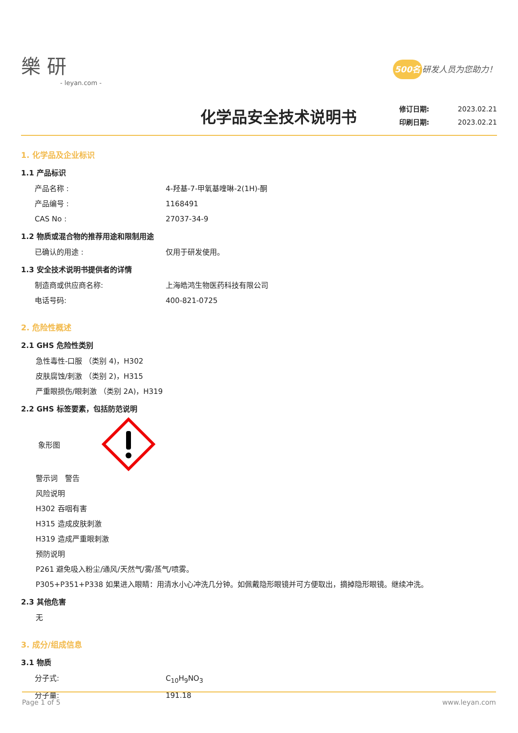樂 研
- leyan.com -
500名 研发人员为您助力！
化学品安全技术说明书
修订日期: 2023.02.21
印刷日期: 2023.02.21
1. 化学品及企业标识
1.1 产品标识
产品名称 : 4-羟基-7-甲氧基喹啉-2(1H)-酮
产品编号 : 1168491
CAS No : 27037-34-9
1.2 物质或混合物的推荐用途和限制用途
已确认的用途 : 仅用于研发使用。
1.3 安全技术说明书提供者的详情
制造商或供应商名称: 上海皓鸿生物医药科技有限公司
电话号码: 400-821-0725
2. 危险性概述
2.1 GHS 危险性类别
急性毒性-口服 （类别 4)，H302
皮肤腐蚀/刺激 （类别 2)，H315
严重眼损伤/眼刺激 （类别 2A)，H319
2.2 GHS 标签要素，包括防范说明
象形图
警示词　警告
风险说明
H302 吞咽有害
H315 造成皮肤刺激
H319 造成严重眼刺激
预防说明
P261 避免吸入粉尘/通风/天然气/雾/蒸气/喷雾。
P305+P351+P338 如果进入眼睛：用清水小心冲洗几分钟。如佩戴隐形眼镜并可方便取出，摘掉隐形眼镜。继续冲洗。
2.3 其他危害
无
3. 成分/组成信息
3.1 物质
分子式: C<sub>10</sub>H<sub>9</sub>NO<sub>3</sub>
分子量: 191.18
Page 1 of 5 www.leyan.com